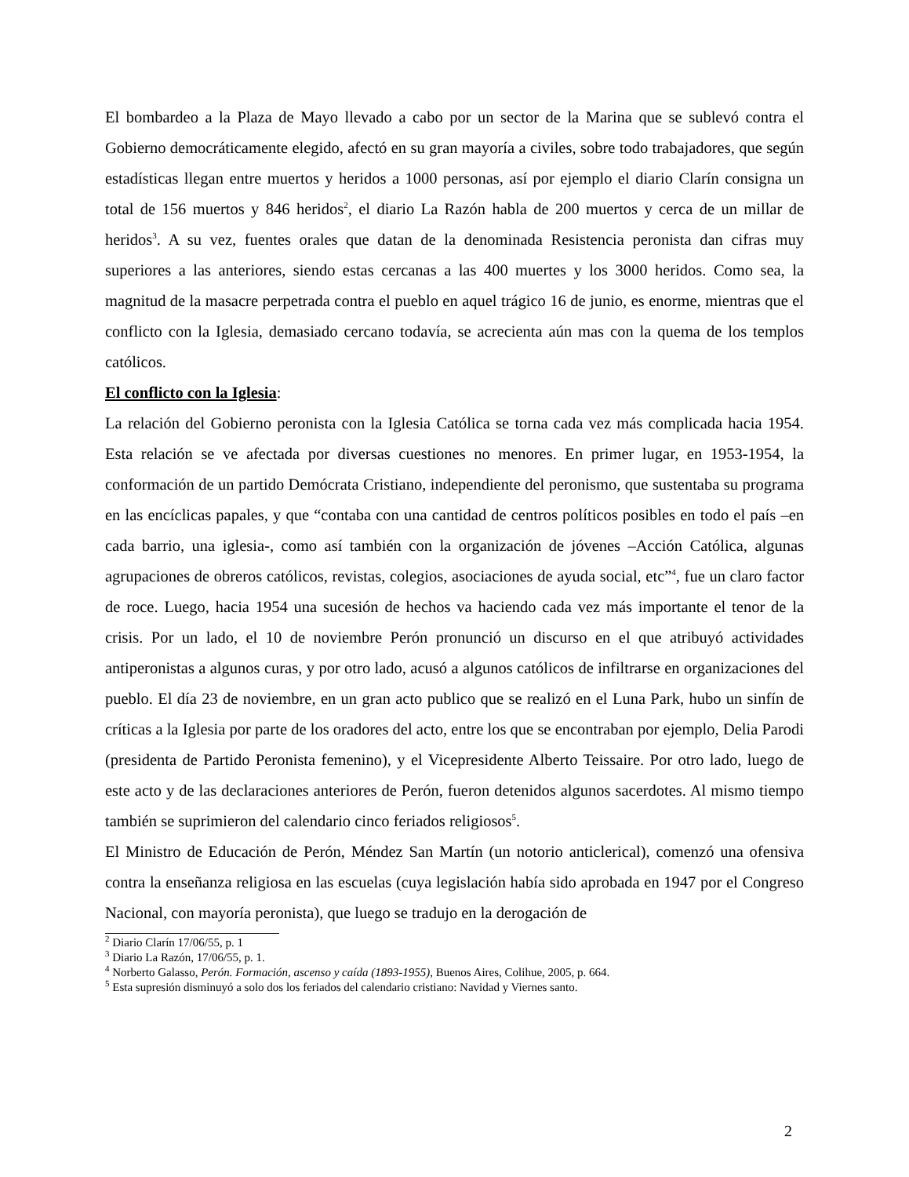El bombardeo a la Plaza de Mayo llevado a cabo por un sector de la Marina que se sublevó contra el Gobierno democráticamente elegido, afectó en su gran mayoría a civiles, sobre todo trabajadores, que según estadísticas llegan entre muertos y heridos a 1000 personas, así por ejemplo el diario Clarín consigna un total de 156 muertos y 846 heridos<sup>2</sup>, el diario La Razón habla de 200 muertos y cerca de un millar de heridos<sup>3</sup>. A su vez, fuentes orales que datan de la denominada Resistencia peronista dan cifras muy superiores a las anteriores, siendo estas cercanas a las 400 muertes y los 3000 heridos. Como sea, la magnitud de la masacre perpetrada contra el pueblo en aquel trágico 16 de junio, es enorme, mientras que el conflicto con la Iglesia, demasiado cercano todavía, se acrecienta aún mas con la quema de los templos católicos.
El conflicto con la Iglesia:
La relación del Gobierno peronista con la Iglesia Católica se torna cada vez más complicada hacia 1954. Esta relación se ve afectada por diversas cuestiones no menores. En primer lugar, en 1953-1954, la conformación de un partido Demócrata Cristiano, independiente del peronismo, que sustentaba su programa en las encíclicas papales, y que “contaba con una cantidad de centros políticos posibles en todo el país –en cada barrio, una iglesia-, como así también con la organización de jóvenes –Acción Católica, algunas agrupaciones de obreros católicos, revistas, colegios, asociaciones de ayuda social, etc”<sup>4</sup>, fue un claro factor de roce. Luego, hacia 1954 una sucesión de hechos va haciendo cada vez más importante el tenor de la crisis. Por un lado, el 10 de noviembre Perón pronunció un discurso en el que atribuyó actividades antiperonistas a algunos curas, y por otro lado, acusó a algunos católicos de infiltrarse en organizaciones del pueblo. El día 23 de noviembre, en un gran acto publico que se realizó en el Luna Park, hubo un sinfín de críticas a la Iglesia por parte de los oradores del acto, entre los que se encontraban por ejemplo, Delia Parodi (presidenta de Partido Peronista femenino), y el Vicepresidente Alberto Teissaire. Por otro lado, luego de este acto y de las declaraciones anteriores de Perón, fueron detenidos algunos sacerdotes. Al mismo tiempo también se suprimieron del calendario cinco feriados religiosos<sup>5</sup>.
El Ministro de Educación de Perón, Méndez San Martín (un notorio anticlerical), comenzó una ofensiva contra la enseñanza religiosa en las escuelas (cuya legislación había sido aprobada en 1947 por el Congreso Nacional, con mayoría peronista), que luego se tradujo en la derogación de
<sup>2</sup> Diario Clarín 17/06/55, p. 1
<sup>3</sup> Diario La Razón, 17/06/55, p. 1.
<sup>4</sup> Norberto Galasso, Perón. Formación, ascenso y caída (1893-1955), Buenos Aires, Colihue, 2005, p. 664.
<sup>5</sup> Esta supresión disminuyó a solo dos los feriados del calendario cristiano: Navidad y Viernes santo.
2